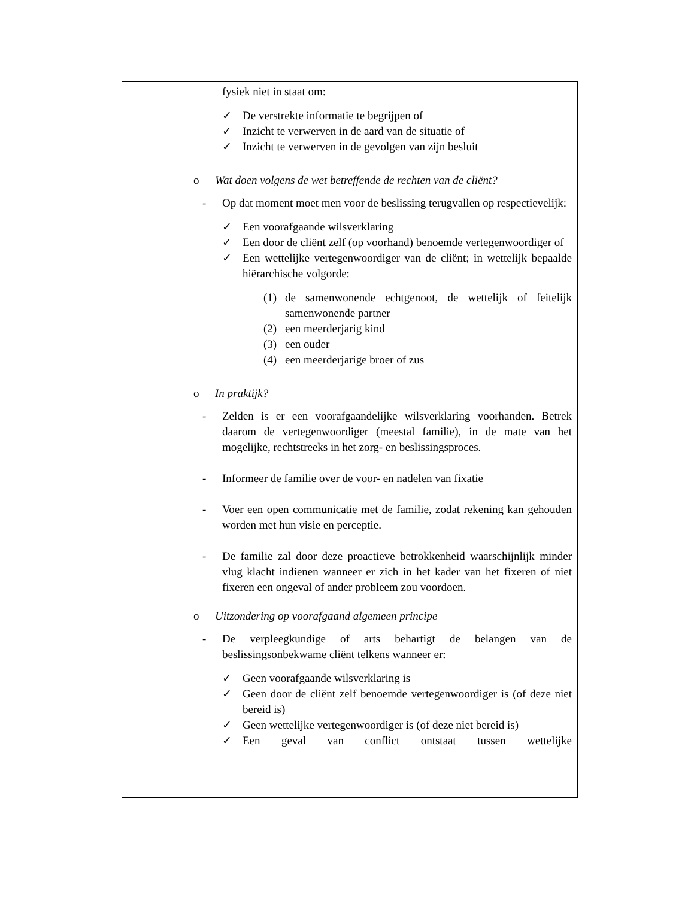fysiek niet in staat om:
✓ De verstrekte informatie te begrijpen of
✓ Inzicht te verwerven in de aard van de situatie of
✓ Inzicht te verwerven in de gevolgen van zijn besluit
o Wat doen volgens de wet betreffende de rechten van de cliënt?
- Op dat moment moet men voor de beslissing terugvallen op respectievelijk:
✓ Een voorafgaande wilsverklaring
✓ Een door de cliënt zelf (op voorhand) benoemde vertegenwoordiger of
✓ Een wettelijke vertegenwoordiger van de cliënt; in wettelijk bepaalde hiërarchische volgorde:
(1) de samenwonende echtgenoot, de wettelijk of feitelijk samenwonende partner
(2) een meerderjarig kind
(3) een ouder
(4) een meerderjarige broer of zus
o In praktijk?
- Zelden is er een voorafgaandelijke wilsverklaring voorhanden. Betrek daarom de vertegenwoordiger (meestal familie), in de mate van het mogelijke, rechtstreeks in het zorg- en beslissingsproces.
- Informeer de familie over de voor- en nadelen van fixatie
- Voer een open communicatie met de familie, zodat rekening kan gehouden worden met hun visie en perceptie.
- De familie zal door deze proactieve betrokkenheid waarschijnlijk minder vlug klacht indienen wanneer er zich in het kader van het fixeren of niet fixeren een ongeval of ander probleem zou voordoen.
o Uitzondering op voorafgaand algemeen principe
- De verpleegkundige of arts behartigt de belangen van de beslissingsonbekwame cliënt telkens wanneer er:
✓ Geen voorafgaande wilsverklaring is
✓ Geen door de cliënt zelf benoemde vertegenwoordiger is (of deze niet bereid is)
✓ Geen wettelijke vertegenwoordiger is (of deze niet bereid is)
✓ Een geval van conflict ontstaat tussen wettelijke